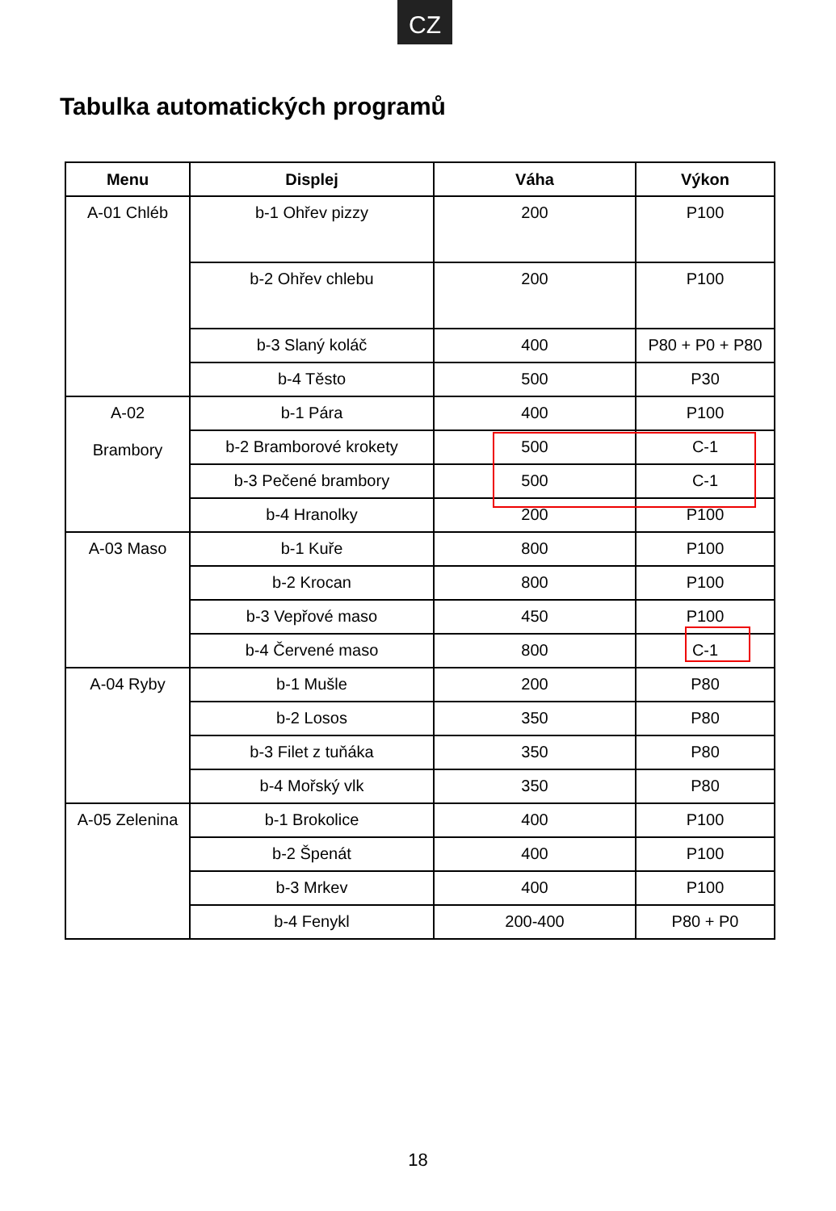CZ
Tabulka automatických programů
| Menu | Displej | Váha | Výkon |
| --- | --- | --- | --- |
| A-01 Chléb | b-1 Ohřev pizzy | 200 | P100 |
| | b-2 Ohřev chlebu | 200 | P100 |
| | b-3 Slaný koláč | 400 | P80 + P0 + P80 |
| | b-4 Těsto | 500 | P30 |
| A-02 Brambory | b-1 Pára | 400 | P100 |
| | b-2 Bramborové krokety | 500 | C-1 |
| | b-3 Pečené brambory | 500 | C-1 |
| | b-4 Hranolky | 200 | P100 |
| A-03 Maso | b-1 Kuře | 800 | P100 |
| | b-2 Krocan | 800 | P100 |
| | b-3 Vepřové maso | 450 | P100 |
| | b-4 Červené maso | 800 | C-1 |
| A-04 Ryby | b-1 Mušle | 200 | P80 |
| | b-2 Losos | 350 | P80 |
| | b-3 Filet z tuňáka | 350 | P80 |
| | b-4 Mořský vlk | 350 | P80 |
| A-05 Zelenina | b-1 Brokolice | 400 | P100 |
| | b-2 Špenát | 400 | P100 |
| | b-3 Mrkev | 400 | P100 |
| | b-4 Fenykl | 200-400 | P80 + P0 |
18